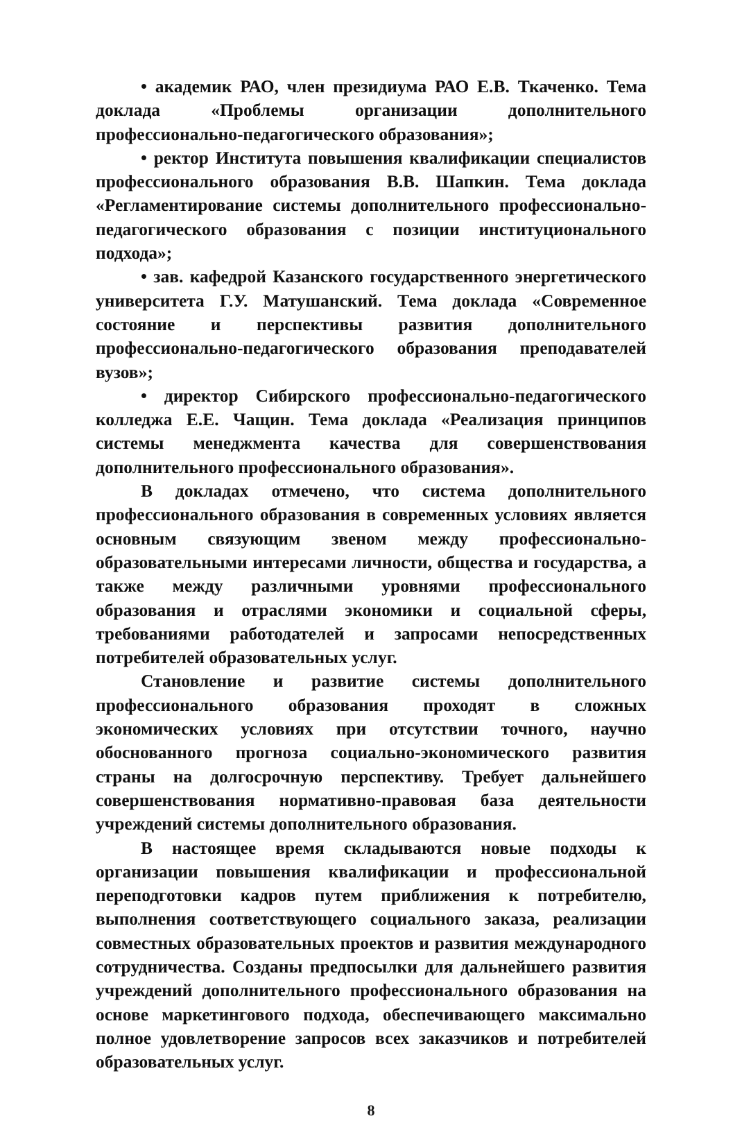• академик РАО, член президиума РАО Е.В. Ткаченко. Тема доклада «Проблемы организации дополнительного профессионально-педагогического образования»;
• ректор Института повышения квалификации специалистов профессионального образования В.В. Шапкин. Тема доклада «Регламентирование системы дополнительного профессионально-педагогического образования с позиции институционального подхода»;
• зав. кафедрой Казанского государственного энергетического университета Г.У. Матушанский. Тема доклада «Современное состояние и перспективы развития дополнительного профессионально-педагогического образования преподавателей вузов»;
• директор Сибирского профессионально-педагогического колледжа Е.Е. Чащин. Тема доклада «Реализация принципов системы менеджмента качества для совершенствования дополнительного профессионального образования».
В докладах отмечено, что система дополнительного профессионального образования в современных условиях является основным связующим звеном между профессионально-образовательными интересами личности, общества и государства, а также между различными уровнями профессионального образования и отраслями экономики и социальной сферы, требованиями работодателей и запросами непосредственных потребителей образовательных услуг.
Становление и развитие системы дополнительного профессионального образования проходят в сложных экономических условиях при отсутствии точного, научно обоснованного прогноза социально-экономического развития страны на долгосрочную перспективу. Требует дальнейшего совершенствования нормативно-правовая база деятельности учреждений системы дополнительного образования.
В настоящее время складываются новые подходы к организации повышения квалификации и профессиональной переподготовки кадров путем приближения к потребителю, выполнения соответствующего социального заказа, реализации совместных образовательных проектов и развития международного сотрудничества. Созданы предпосылки для дальнейшего развития учреждений дополнительного профессионального образования на основе маркетингового подхода, обеспечивающего максимально полное удовлетворение запросов всех заказчиков и потребителей образовательных услуг.
8